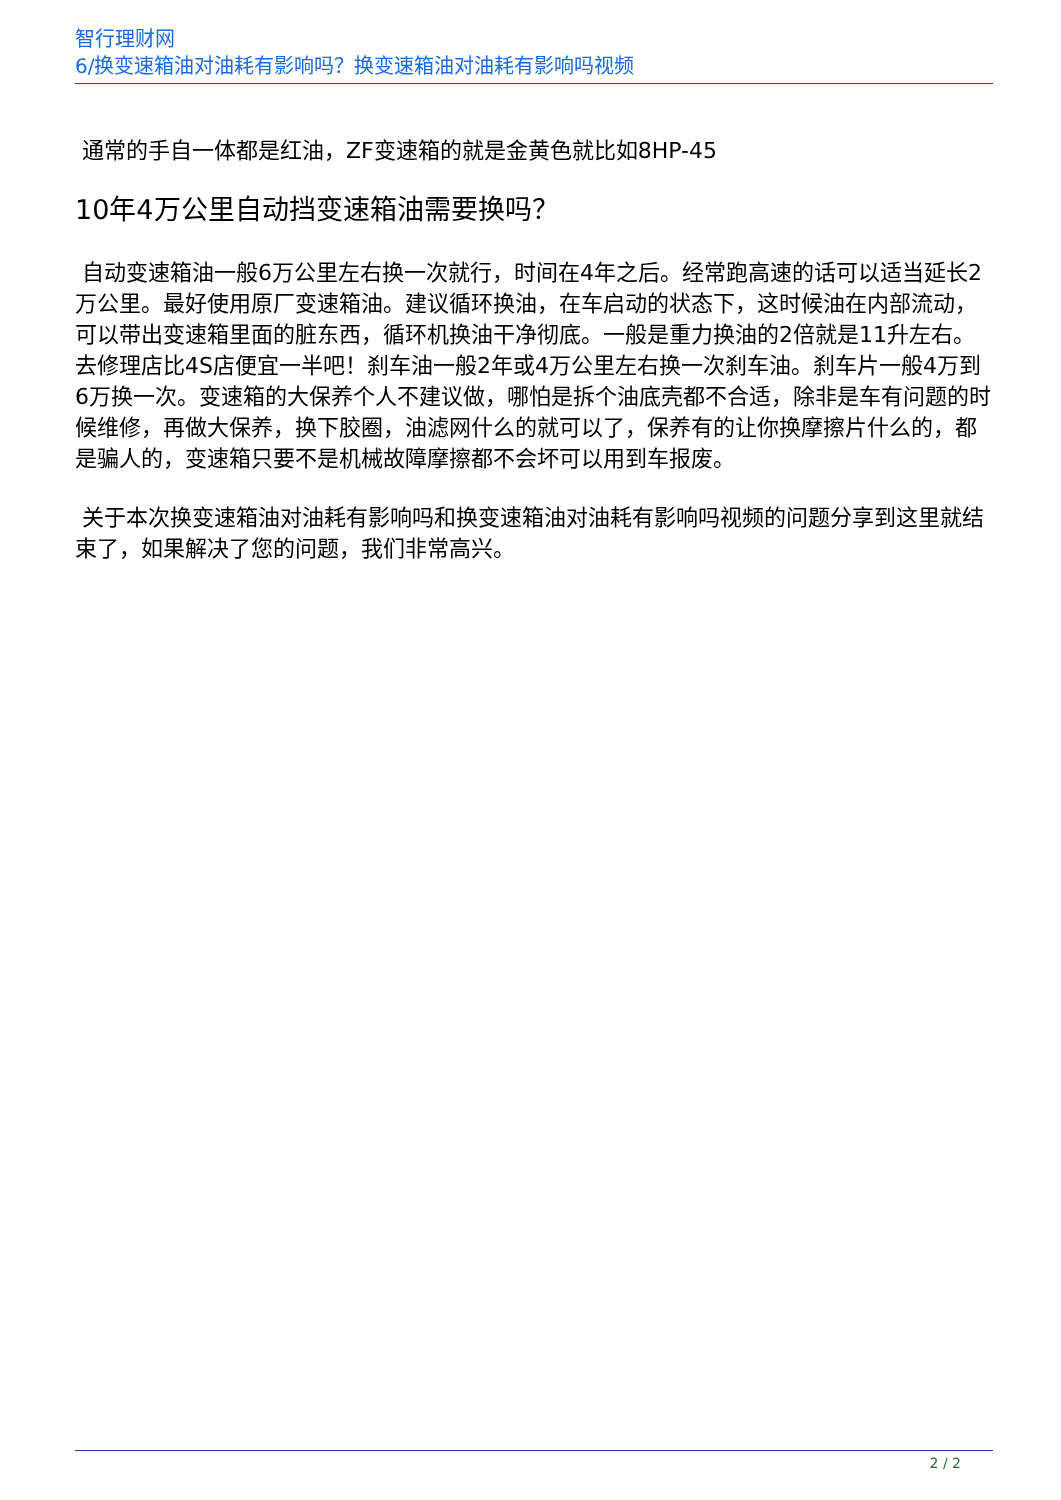智行理财网
6/换变速箱油对油耗有影响吗？换变速箱油对油耗有影响吗视频
通常的手自一体都是红油，ZF变速箱的就是金黄色就比如8HP-45
10年4万公里自动挡变速箱油需要换吗？
自动变速箱油一般6万公里左右换一次就行，时间在4年之后。经常跑高速的话可以适当延长2万公里。最好使用原厂变速箱油。建议循环换油，在车启动的状态下，这时候油在内部流动，可以带出变速箱里面的脏东西，循环机换油干净彻底。一般是重力换油的2倍就是11升左右。去修理店比4S店便宜一半吧！刹车油一般2年或4万公里左右换一次刹车油。刹车片一般4万到6万换一次。变速箱的大保养个人不建议做，哪怕是拆个油底壳都不合适，除非是车有问题的时候维修，再做大保养，换下胶圈，油滤网什么的就可以了，保养有的让你换摩擦片什么的，都是骗人的，变速箱只要不是机械故障摩擦都不会坏可以用到车报废。
关于本次换变速箱油对油耗有影响吗和换变速箱油对油耗有影响吗视频的问题分享到这里就结束了，如果解决了您的问题，我们非常高兴。
2 / 2